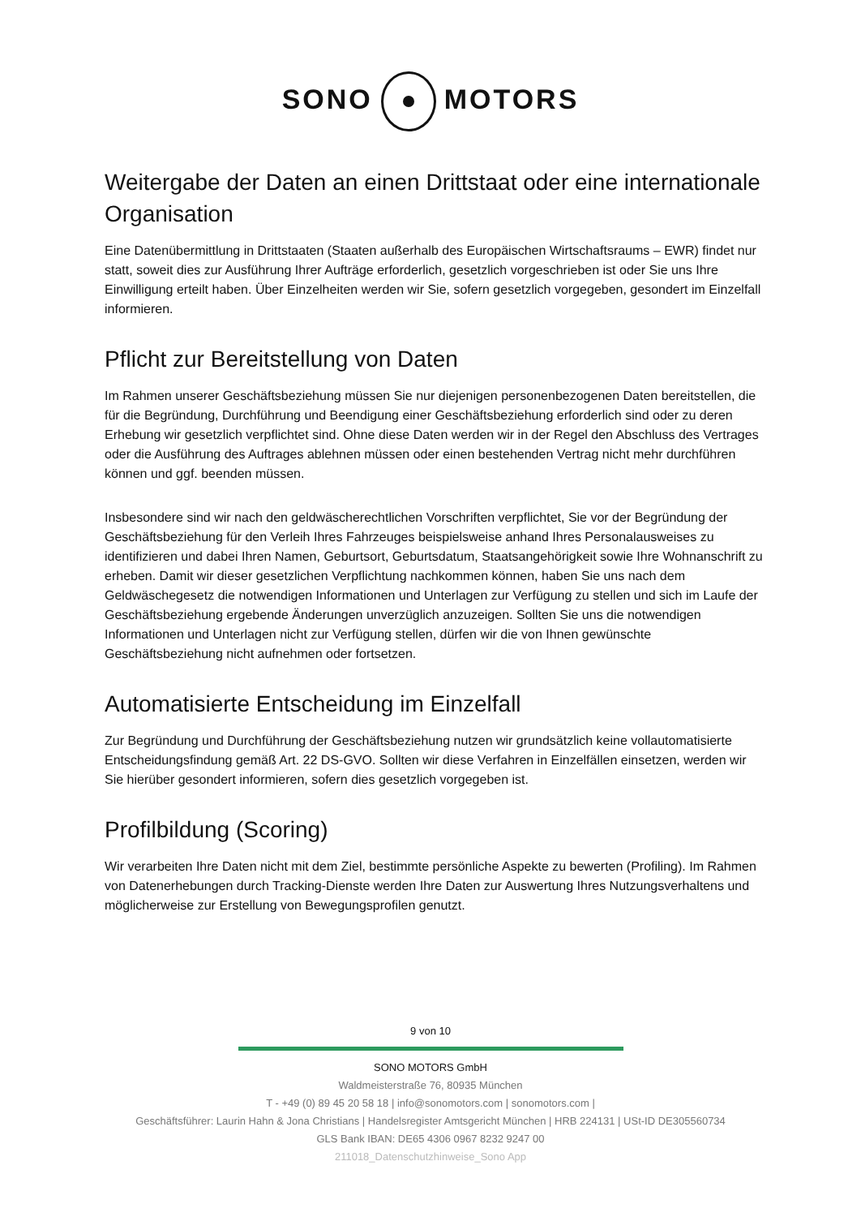SONO MOTORS
Weitergabe der Daten an einen Drittstaat oder eine internationale Organisation
Eine Datenübermittlung in Drittstaaten (Staaten außerhalb des Europäischen Wirtschaftsraums – EWR) findet nur statt, soweit dies zur Ausführung Ihrer Aufträge erforderlich, gesetzlich vorgeschrieben ist oder Sie uns Ihre Einwilligung erteilt haben. Über Einzelheiten werden wir Sie, sofern gesetzlich vorgegeben, gesondert im Einzelfall informieren.
Pflicht zur Bereitstellung von Daten
Im Rahmen unserer Geschäftsbeziehung müssen Sie nur diejenigen personenbezogenen Daten bereitstellen, die für die Begründung, Durchführung und Beendigung einer Geschäftsbeziehung erforderlich sind oder zu deren Erhebung wir gesetzlich verpflichtet sind. Ohne diese Daten werden wir in der Regel den Abschluss des Vertrages oder die Ausführung des Auftrages ablehnen müssen oder einen bestehenden Vertrag nicht mehr durchführen können und ggf. beenden müssen.
Insbesondere sind wir nach den geldwäscherechtlichen Vorschriften verpflichtet, Sie vor der Begründung der Geschäftsbeziehung für den Verleih Ihres Fahrzeuges beispielsweise anhand Ihres Personalausweises zu identifizieren und dabei Ihren Namen, Geburtsort, Geburtsdatum, Staatsangehörigkeit sowie Ihre Wohnanschrift zu erheben. Damit wir dieser gesetzlichen Verpflichtung nachkommen können, haben Sie uns nach dem Geldwäschegesetz die notwendigen Informationen und Unterlagen zur Verfügung zu stellen und sich im Laufe der Geschäftsbeziehung ergebende Änderungen unverzüglich anzuzeigen. Sollten Sie uns die notwendigen Informationen und Unterlagen nicht zur Verfügung stellen, dürfen wir die von Ihnen gewünschte Geschäftsbeziehung nicht aufnehmen oder fortsetzen.
Automatisierte Entscheidung im Einzelfall
Zur Begründung und Durchführung der Geschäftsbeziehung nutzen wir grundsätzlich keine vollautomatisierte Entscheidungsfindung gemäß Art. 22 DS-GVO. Sollten wir diese Verfahren in Einzelfällen einsetzen, werden wir Sie hierüber gesondert informieren, sofern dies gesetzlich vorgegeben ist.
Profilbildung (Scoring)
Wir verarbeiten Ihre Daten nicht mit dem Ziel, bestimmte persönliche Aspekte zu bewerten (Profiling). Im Rahmen von Datenerhebungen durch Tracking-Dienste werden Ihre Daten zur Auswertung Ihres Nutzungsverhaltens und möglicherweise zur Erstellung von Bewegungsprofilen genutzt.
9 von 10
SONO MOTORS GmbH
Waldmeisterstraße 76, 80935 München
T - +49 (0) 89 45 20 58 18 | info@sonomotors.com | sonomotors.com |
Geschäftsführer: Laurin Hahn & Jona Christians | Handelsregister Amtsgericht München | HRB 224131 | USt-ID DE305560734
GLS Bank IBAN: DE65 4306 0967 8232 9247 00
211018_Datenschutzhinweise_Sono App